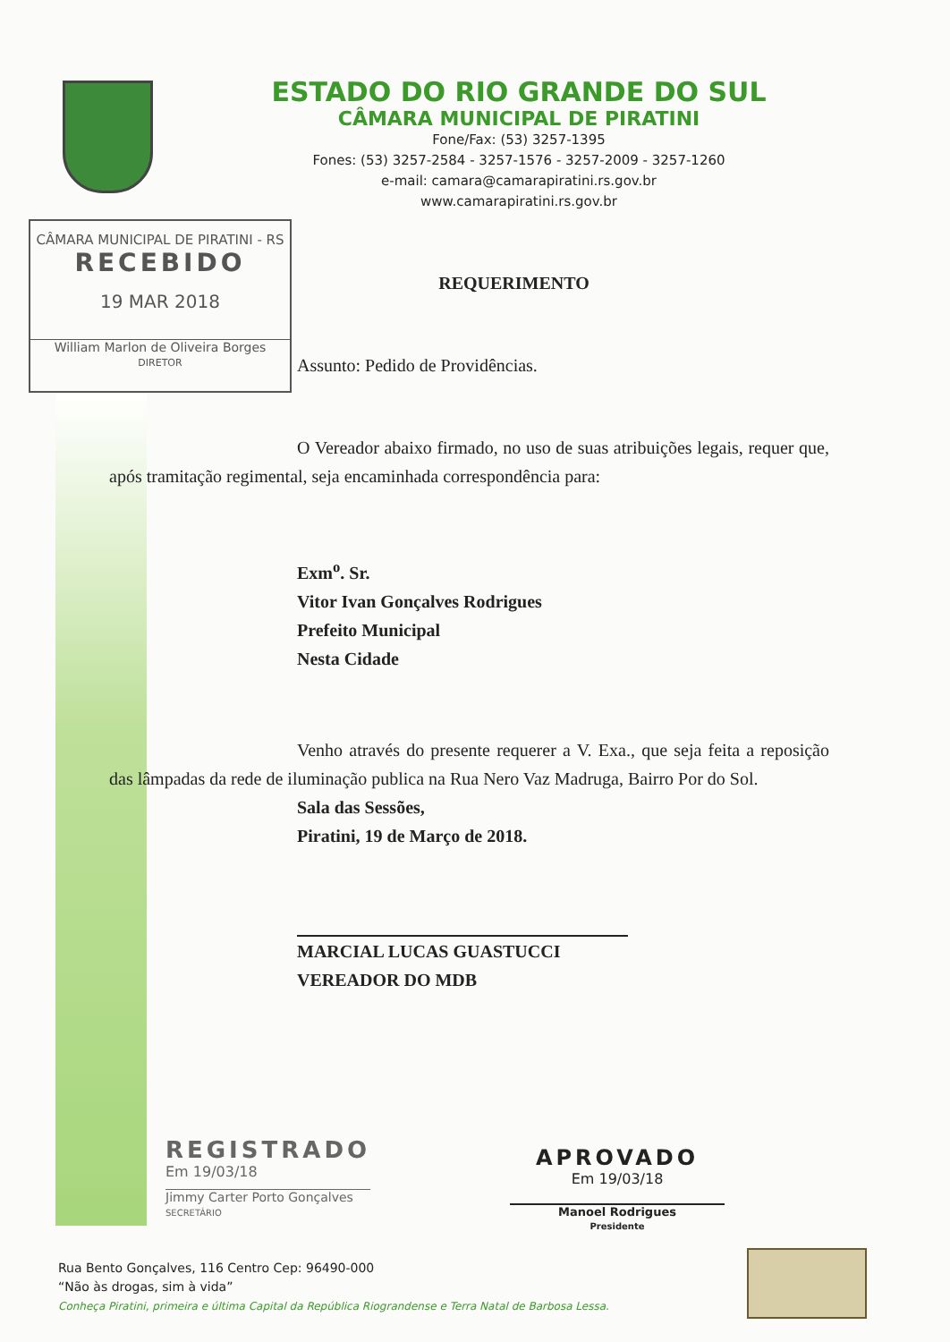ESTADO DO RIO GRANDE DO SUL
CÂMARA MUNICIPAL DE PIRATINI
Fone/Fax: (53) 3257-1395
Fones: (53) 3257-2584 - 3257-1576 - 3257-2009 - 3257-1260
e-mail: camara@camarapiratini.rs.gov.br
www.camarapiratini.rs.gov.br
CÂMARA MUNICIPAL DE PIRATINI - RS
RECEBIDO
19 MAR 2018
William Marlon de Oliveira Borges
DIRETOR
REQUERIMENTO
Assunto: Pedido de Providências.
O Vereador abaixo firmado, no uso de suas atribuições legais, requer que, após tramitação regimental, seja encaminhada correspondência para:
Exm<sup>o</sup>. Sr.
Vitor Ivan Gonçalves Rodrigues
Prefeito Municipal
Nesta Cidade
Venho através do presente requerer a V. Exa., que seja feita a reposição das lâmpadas da rede de iluminação publica na Rua Nero Vaz Madruga, Bairro Por do Sol.
Sala das Sessões,
Piratini, 19 de Março de 2018.
MARCIAL LUCAS GUASTUCCI
VEREADOR DO MDB
REGISTRADO
Em 19/03/18
Jimmy Carter Porto Gonçalves
SECRETÁRIO
APROVADO
Em 19/03/18
Manoel Rodrigues
Presidente
Rua Bento Gonçalves, 116 Centro Cep: 96490-000
“Não às drogas, sim à vida”
Conheça Piratini, primeira e última Capital da República Riograndense e Terra Natal de Barbosa Lessa.